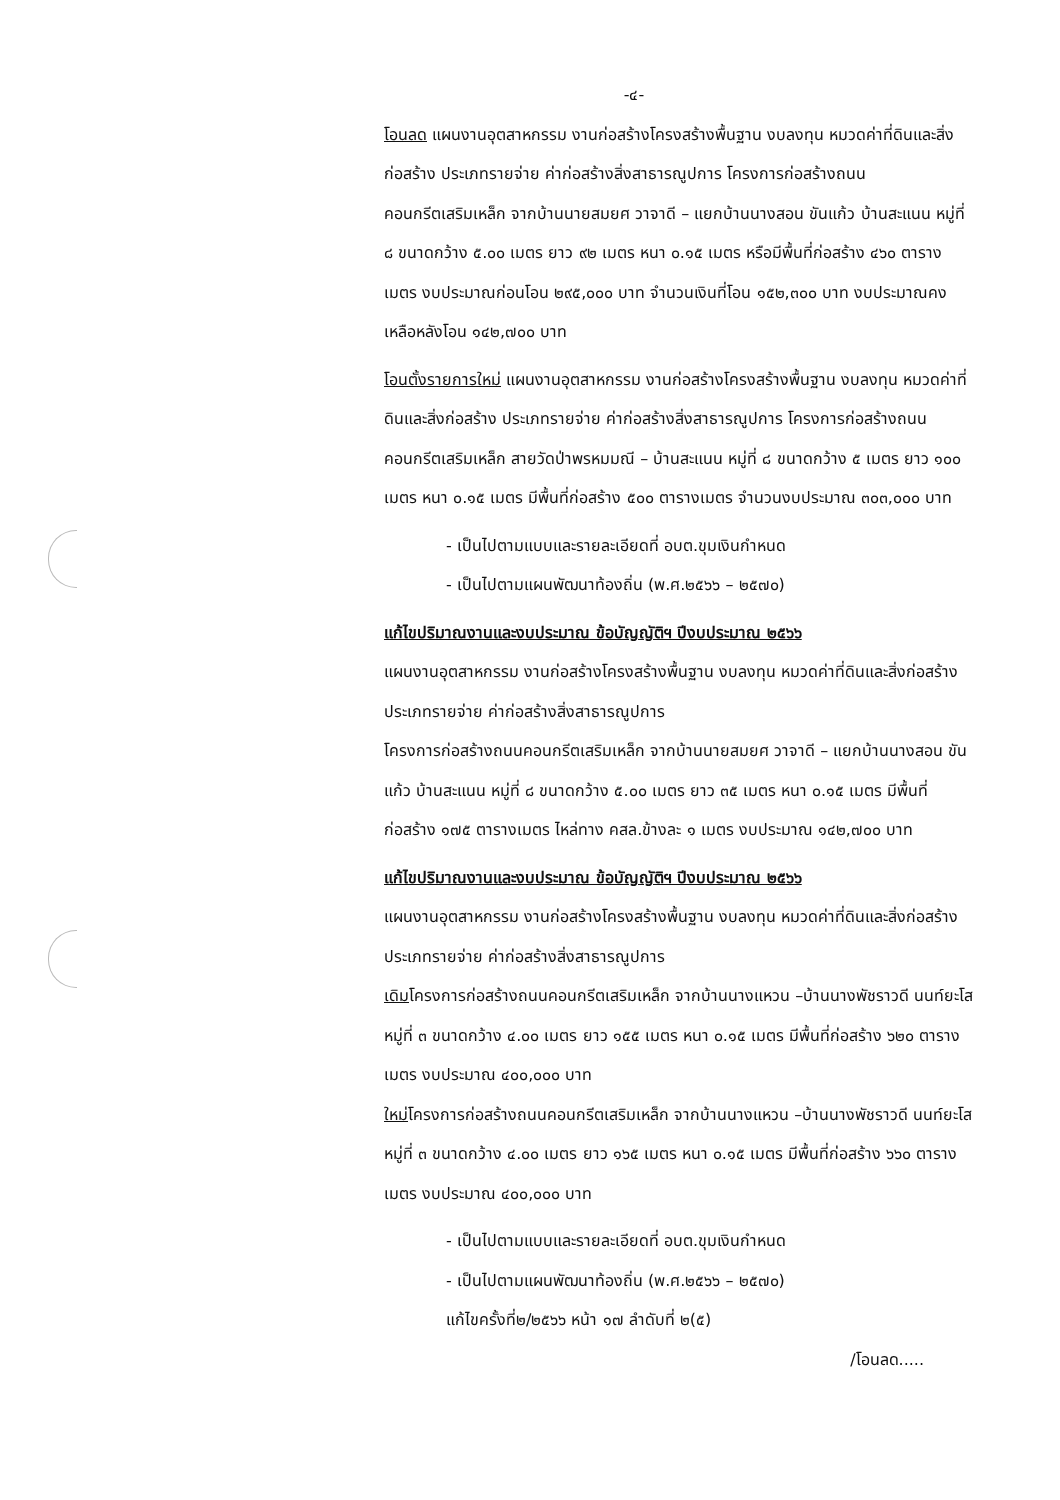-๔-
โอนลด แผนงานอุตสาหกรรม งานก่อสร้างโครงสร้างพื้นฐาน งบลงทุน หมวดค่าที่ดินและสิ่งก่อสร้าง ประเภทรายจ่าย ค่าก่อสร้างสิ่งสาธารณูปการ โครงการก่อสร้างถนนคอนกรีตเสริมเหล็ก จากบ้านนายสมยศ วาจาดี – แยกบ้านนางสอน ขันแก้ว บ้านสะแนน หมู่ที่ ๘ ขนาดกว้าง ๕.๐๐ เมตร ยาว ๙๒ เมตร หนา ๐.๑๕ เมตร หรือมีพื้นที่ก่อสร้าง ๔๖๐ ตารางเมตร งบประมาณก่อนโอน ๒๙๕,๐๐๐ บาท จำนวนเงินที่โอน ๑๕๒,๓๐๐ บาท งบประมาณคงเหลือหลังโอน ๑๔๒,๗๐๐ บาท
โอนตั้งรายการใหม่ แผนงานอุตสาหกรรม งานก่อสร้างโครงสร้างพื้นฐาน งบลงทุน หมวดค่าที่ดินและสิ่งก่อสร้าง ประเภทรายจ่าย ค่าก่อสร้างสิ่งสาธารณูปการ โครงการก่อสร้างถนนคอนกรีตเสริมเหล็ก สายวัดป่าพรหมมณี – บ้านสะแนน หมู่ที่ ๘ ขนาดกว้าง ๕ เมตร ยาว ๑๐๐ เมตร หนา ๐.๑๕ เมตร มีพื้นที่ก่อสร้าง ๕๐๐ ตารางเมตร จำนวนงบประมาณ ๓๐๓,๐๐๐ บาท
- เป็นไปตามแบบและรายละเอียดที่ อบต.ขุมเงินกำหนด
- เป็นไปตามแผนพัฒนาท้องถิ่น (พ.ศ.๒๕๖๖ – ๒๕๗๐)
แก้ไขปริมาณงานและงบประมาณ ข้อบัญญัติฯ ปีงบประมาณ ๒๕๖๖
แผนงานอุตสาหกรรม งานก่อสร้างโครงสร้างพื้นฐาน งบลงทุน หมวดค่าที่ดินและสิ่งก่อสร้าง ประเภทรายจ่าย ค่าก่อสร้างสิ่งสาธารณูปการ
โครงการก่อสร้างถนนคอนกรีตเสริมเหล็ก จากบ้านนายสมยศ วาจาดี – แยกบ้านนางสอน ขันแก้ว บ้านสะแนน หมู่ที่ ๘ ขนาดกว้าง ๕.๐๐ เมตร ยาว ๓๕ เมตร หนา ๐.๑๕ เมตร มีพื้นที่ก่อสร้าง ๑๗๕ ตารางเมตร ไหล่ทาง คสล.ข้างละ ๑ เมตร งบประมาณ ๑๔๒,๗๐๐ บาท
แก้ไขปริมาณงานและงบประมาณ ข้อบัญญัติฯ ปีงบประมาณ ๒๕๖๖
แผนงานอุตสาหกรรม งานก่อสร้างโครงสร้างพื้นฐาน งบลงทุน หมวดค่าที่ดินและสิ่งก่อสร้าง ประเภทรายจ่าย ค่าก่อสร้างสิ่งสาธารณูปการ
เดิมโครงการก่อสร้างถนนคอนกรีตเสริมเหล็ก จากบ้านนางแหวน –บ้านนางพัชราวดี นนท์ยะโส หมู่ที่ ๓ ขนาดกว้าง ๔.๐๐ เมตร ยาว ๑๕๕ เมตร หนา ๐.๑๕ เมตร มีพื้นที่ก่อสร้าง ๖๒๐ ตารางเมตร งบประมาณ ๔๐๐,๐๐๐ บาท
ใหม่โครงการก่อสร้างถนนคอนกรีตเสริมเหล็ก จากบ้านนางแหวน –บ้านนางพัชราวดี นนท์ยะโส หมู่ที่ ๓ ขนาดกว้าง ๔.๐๐ เมตร ยาว ๑๖๕ เมตร หนา ๐.๑๕ เมตร มีพื้นที่ก่อสร้าง ๖๖๐ ตารางเมตร งบประมาณ ๔๐๐,๐๐๐ บาท
- เป็นไปตามแบบและรายละเอียดที่ อบต.ขุมเงินกำหนด
- เป็นไปตามแผนพัฒนาท้องถิ่น (พ.ศ.๒๕๖๖ – ๒๕๗๐)
แก้ไขครั้งที่๒/๒๕๖๖ หน้า ๑๗ ลำดับที่ ๒(๕)
/โอนลด.....